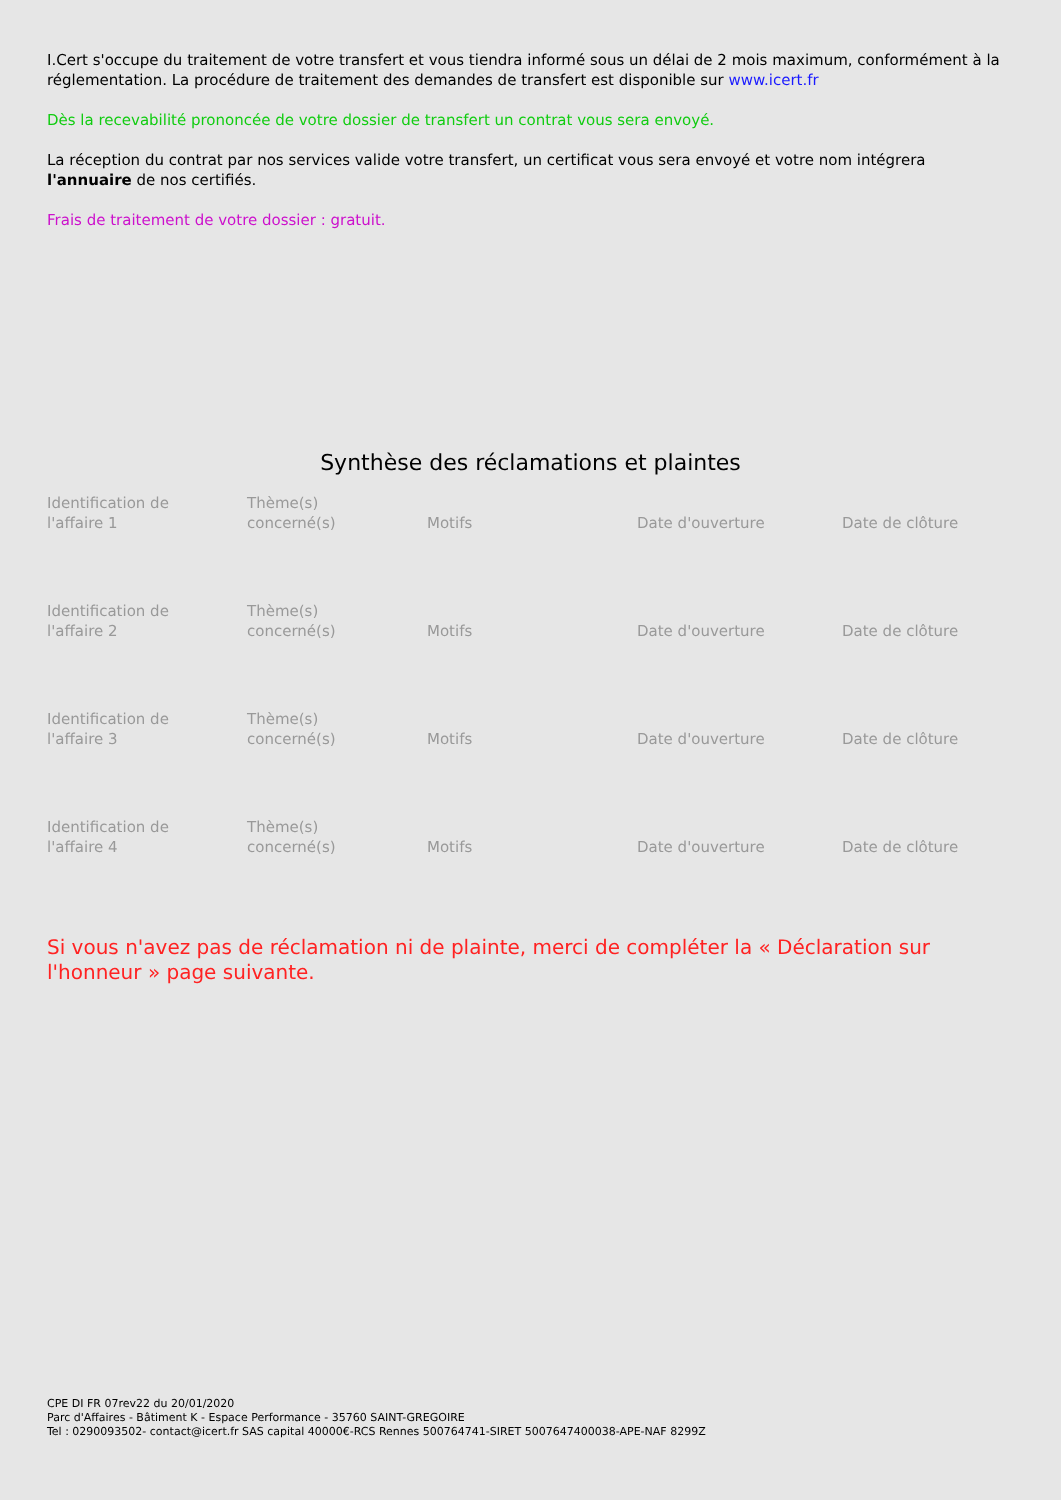I.Cert s'occupe du traitement de votre transfert et vous tiendra informé sous un délai de 2 mois maximum, conformément à la réglementation. La procédure de traitement des demandes de transfert est disponible sur www.icert.fr
Dès la recevabilité prononcée de votre dossier de transfert un contrat vous sera envoyé.
La réception du contrat par nos services valide votre transfert, un certificat vous sera envoyé et votre nom intégrera l'annuaire de nos certifiés.
Frais de traitement de votre dossier : gratuit.
Synthèse des réclamations et plaintes
| Identification de l'affaire 1 | Thème(s) concerné(s) | Motifs | Date d'ouverture | Date de clôture |
| Identification de l'affaire 2 | Thème(s) concerné(s) | Motifs | Date d'ouverture | Date de clôture |
| Identification de l'affaire 3 | Thème(s) concerné(s) | Motifs | Date d'ouverture | Date de clôture |
| Identification de l'affaire 4 | Thème(s) concerné(s) | Motifs | Date d'ouverture | Date de clôture |
Si vous n'avez pas de réclamation ni de plainte, merci de compléter la « Déclaration sur l'honneur » page suivante.
CPE DI FR 07rev22 du 20/01/2020
Parc d'Affaires - Bâtiment K - Espace Performance - 35760 SAINT-GREGOIRE
Tel : 0290093502- contact@icert.fr SAS capital 40000€-RCS Rennes 500764741-SIRET 5007647400038-APE-NAF 8299Z